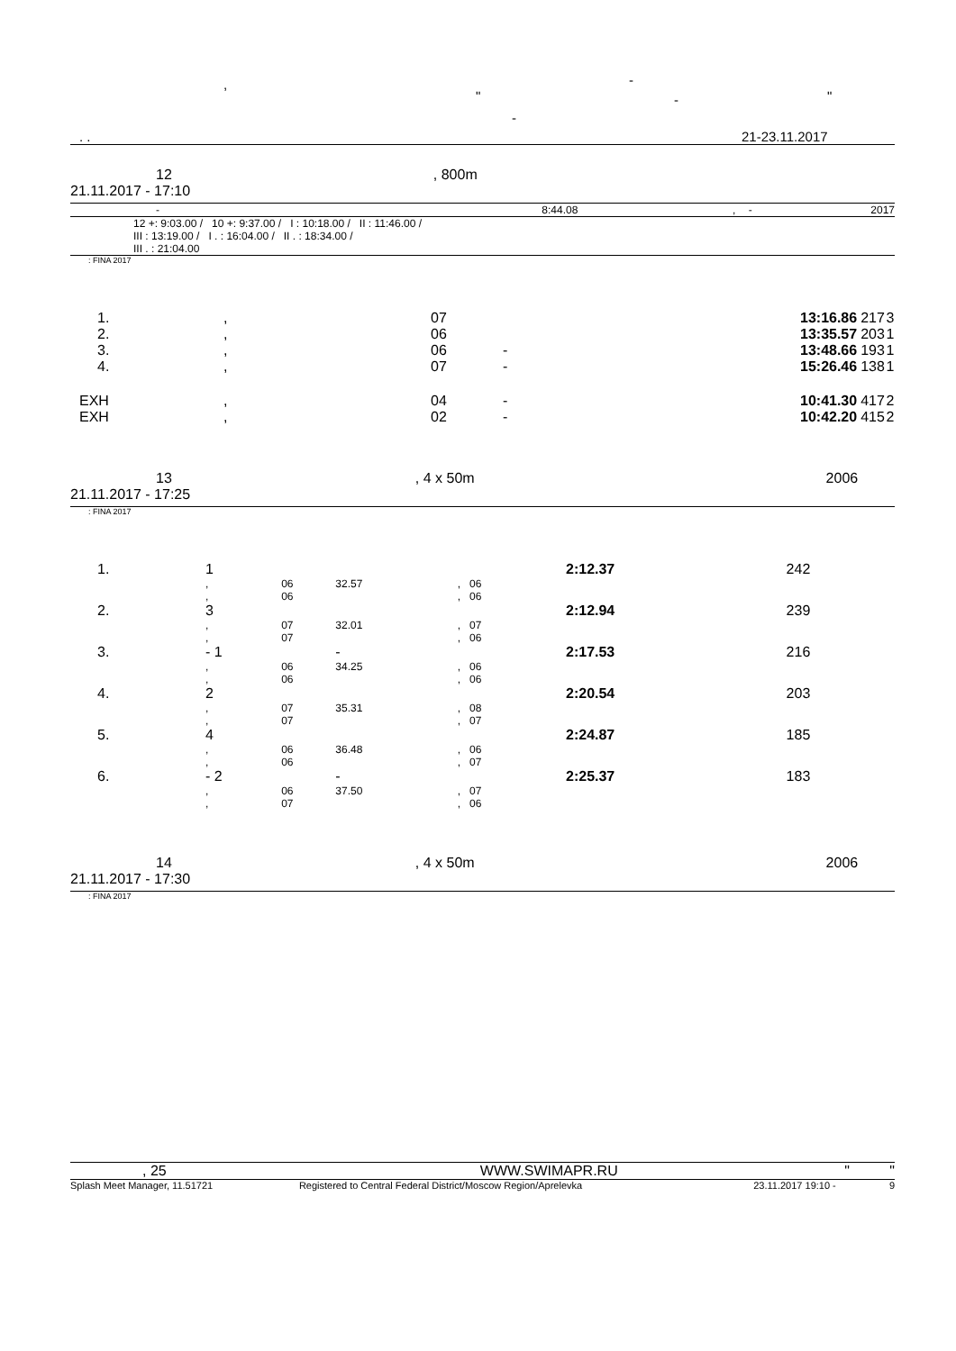, -
" - "
-
. . 21-23.11.2017
12, 800m
21.11.2017 - 17:10
| - | 8:44.08 | , | - | 2017 |
12 +: 9:03.00 / 10 +: 9:37.00 / I : 10:18.00 / II : 11:46.00 /
III : 13:19.00 / I . : 16:04.00 / II . : 18:34.00 /
III . : 21:04.00
: FINA 2017
| 1. | , | 07 | | 13:16.86 | 217 | 3 |
| 2. | , | 06 | | 13:35.57 | 203 | 1 |
| 3. | , | 06 | - | 13:48.66 | 193 | 1 |
| 4. | , | 07 | - | 15:26.46 | 138 | 1 |
| EXH | , | 04 | - | 10:41.30 | 417 | 2 |
| EXH | , | 02 | - | 10:42.20 | 415 | 2 |
13, 4 x 50m 2006
21.11.2017 - 17:25
: FINA 2017
| 1. | 1 | | | | 2:12.37 | 242 |
| | , | 06 | 32.57 | , 06 | | |
| | , | 06 | | , 06 | | |
| 2. | 3 | | | | 2:12.94 | 239 |
| | , | 07 | 32.01 | , 07 | | |
| | , | 07 | | , 06 | | |
| 3. | - 1 | | - | | 2:17.53 | 216 |
| | , | 06 | 34.25 | , 06 | | |
| | , | 06 | | , 06 | | |
| 4. | 2 | | | | 2:20.54 | 203 |
| | , | 07 | 35.31 | , 08 | | |
| | , | 07 | | , 07 | | |
| 5. | 4 | | | | 2:24.87 | 185 |
| | , | 06 | 36.48 | , 06 | | |
| | , | 06 | | , 07 | | |
| 6. | - 2 | | - | | 2:25.37 | 183 |
| | , | 06 | 37.50 | , 07 | | |
| | , | 07 | | , 06 | | |
14, 4 x 50m 2006
21.11.2017 - 17:30
: FINA 2017
| , 25 | WWW.SWIMAPR.RU | " " |
| Splash Meet Manager, 11.51721 | Registered to Central Federal District/Moscow Region/Aprelevka | 23.11.2017 19:10 - | 9 |